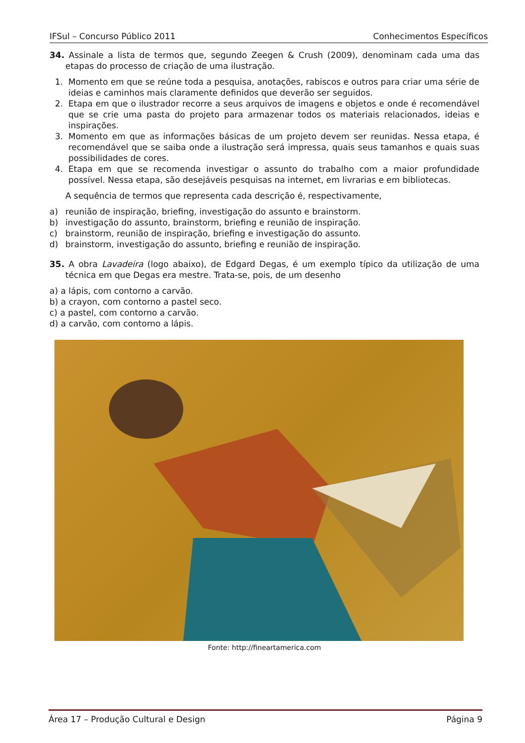IFSul – Concurso Público 2011 Conhecimentos Específicos
34. Assinale a lista de termos que, segundo Zeegen & Crush (2009), denominam cada uma das etapas do processo de criação de uma ilustração.
1. Momento em que se reúne toda a pesquisa, anotações, rabiscos e outros para criar uma série de ideias e caminhos mais claramente definidos que deverão ser seguidos.
2. Etapa em que o ilustrador recorre a seus arquivos de imagens e objetos e onde é recomendável que se crie uma pasta do projeto para armazenar todos os materiais relacionados, ideias e inspirações.
3. Momento em que as informações básicas de um projeto devem ser reunidas. Nessa etapa, é recomendável que se saiba onde a ilustração será impressa, quais seus tamanhos e quais suas possibilidades de cores.
4. Etapa em que se recomenda investigar o assunto do trabalho com a maior profundidade possível. Nessa etapa, são desejáveis pesquisas na internet, em livrarias e em bibliotecas.
A sequência de termos que representa cada descrição é, respectivamente,
a) reunião de inspiração, briefing, investigação do assunto e brainstorm.
b) investigação do assunto, brainstorm, briefing e reunião de inspiração.
c) brainstorm, reunião de inspiração, briefing e investigação do assunto.
d) brainstorm, investigação do assunto, briefing e reunião de inspiração.
35. A obra Lavadeira (logo abaixo), de Edgard Degas, é um exemplo típico da utilização de uma técnica em que Degas era mestre. Trata-se, pois, de um desenho
a) a lápis, com contorno a carvão.
b) a crayon, com contorno a pastel seco.
c) a pastel, com contorno a carvão.
d) a carvão, com contorno a lápis.
Fonte: http://fineartamerica.com
Área 17 – Produção Cultural e Design Página 9